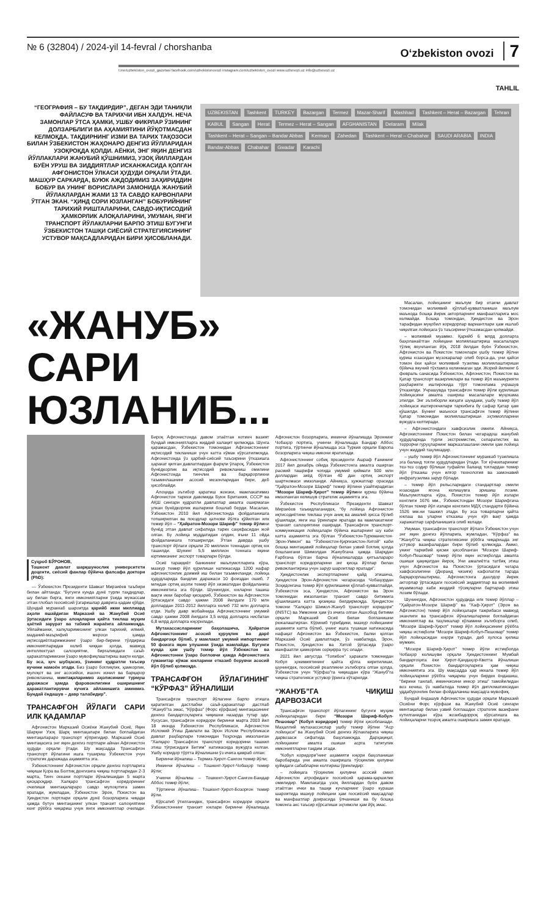№ 6 (32804) / 2024-yil 14-fevral / chorshanba
Oʻzbekiston ovozi 7
t.me/uzbekiston_ovozi_gazetasi facebook.com/uzbekistonovozi instagram.com/uzbekiston_ovozi www.uzbovozi.uz info@uzbovozi.uz
TAHLIL
“ГЕОГРАФИЯ – БУ ТАҚДИРДИР”, ДЕГАН ЭДИ ТАНИҚЛИ ФАЙЛАСУФ ВА ТАРИХЧИ ИБН ХАЛДУН. НЕЧА ЗАМОНЛАР ЎТСА ҲАМКИ, УШБУ ФИКРЛАР ЎЗИНИНГ ДОЛЗАРБЛИГИ ВА АҲАМИЯТИНИ ЙЎҚОТМАСДАН КЕЛМОҚДА. ТАҚДИРНИНГ ИЗМИ ВА ТАРИХ ТАҚОЗОСИ БИЛАН ЎЗБЕКИСТОН ЖАҲОНАРО ДЕНГИЗ ЙЎЛЛАРИДАН УЗОҚРОҚДА ҚОЛДИ. АЁНКИ, ЭНГ ЯҚИН ДЕНГИЗ ЙЎЛЛАКЛАРИ ЖАНУБИЙ ҚЎШНИМИЗ, УЗОҚ ЙИЛЛАРДАН БУЁН УРУШ ВА ЗИДДИЯТЛАР ИСКАНЖАСИДА ҚОЛГАН АФҒОНИСТОН ЎЛКАСИ ҲУДУДИ ОРҚАЛИ ЎТАДИ. МАШҲУР САРКАРДА, БУЮК АЖДОДИМИЗ ЗАҲИРИДДИН БОБУР ВА УНИНГ ВОРИСЛАРИ ЗАМОНИДА ЖАНУБИЙ ЙЎЛАКЛАРДАН ЖАМИ 13 ТА САВДО КАРВОНЛАРИ ЎТГАН ЭКАН. “ҲИНД СОРИ ЮЗЛАНГАН” БОБУРИЙНИНГ ТАРИХИЙ РИШТАЛАРИНИ, САВДО-ИҚТИСОДИЙ ҲАМКОРЛИК АЛОҚАЛАРИНИ, УМУМАН, ЯНГИ ТРАНСПОРТ ЙЎЛАКЛАРНИ БАРПО ЭТИШ БУГУНГИ ЎЗБЕКИСТОН ТАШҚИ СИЁСИЙ СТРАТЕГИЯСИНИНГ УСТУВОР МАҚСАДЛАРИДАН БИРИ ҲИСОБЛАНАДИ.
UZBEKISTAN Tashkent TURKEY Bazargan Termez Mazar-Sharif Mashhad Tashkent – Herat – Bazargan Tehran KABUL Sangan Herat Termez – Herat – Sangan AFGHANISTAN Delaram Milak Tashkent – Herat – Sangan – Bandar Abbas Kerman Zahedan Tashkent – Herat – Chabahar SAUDI ARABIA INDIA Bandar-Abbas Chabahar Gwadar Karachi
«ЖАНУБ»
САРИ ЮЗЛАНИБ...
Суҳроб БЎРОНОВ,
Тошкент давлат шарқшунослик университети доценти, сиёсий фанлар бўйича фалсафа доктори (PhD):
— Ўзбекистон Президенти Шавкат Мирзиёев таъбири билан айтганда: “Бугунги кунда дунё турли таҳдидлар, шу билан бирга, янги имкониятларни ўзида мужассам этган глобал геосиёсий ўзгаришлар даврига қадам қўйди. Шундай мураккаб шароитда қарийб икки миллиард аҳоли яшайдиган Марказий ва Жанубий Осиё ўртасидаги ўзаро алоқаларни қайта тиклаш муҳим ҳаётий зарурат ва табиий жараёнга айланмоқда. Уйлайманки, халқларимизнинг улкан тарихий, илмий, маданий-маърифий мероси ҳамда иқтисодиётларимизнинг ўзаро бир-бирини тўлдириш имкониятларидан келиб чиққан ҳолда, мавжуд интеллектуал салоҳиятни, биргаликдаги саъй-ҳаракатларимизни ўзаро мувофиқлаштириш вақти келди. Бу эса, ҳеч шубҳасиз, ўзининг қудратли таъсир кучини намоён этади. Биз ўзаро боғлиқлик, ҳамкорлик, мулоқот ва энг асосийси, ишонч изчил ва барқарор ривожланиш, минтақаларимиз аҳолисининг турмуш даражаси ҳамда фаровонлигини оширишнинг ҳаракатлантирувчи кучига айланишига аминмиз. Бундай ёндашув – давр талабидир”.
ТРАНСАФҒОН ЙЎЛАГИ САРИ ИЛК ҚАДАМЛАР
Афғонистон Марказий Осиёни Жанубий Осиё, Яқин Шарқни Узоқ Шарқ минтақалари билан боғлайдиган минтақалараро транспорт кўпригидир. Марказий Осиё минтақасига энг яқин денгиз портлари айнан Афғонистон ҳудуди орқали ўтади. Шу мақсадда Трансафғон транспорт йўлагини ишга тушириш Ўзбекистон учун стратегик даражада аҳамиятга эга.
Ўзбекистоннинг Афғонистон орқали денгиз портларига чиқиши Қора ва Болтиқ денгизига чиқиш портларидан 2-3 марта, Тинч океани портлари йўналишидан 5 марта қисқароқдир. Халқаро трансафғон коридорининг очилиши минтақалараро савдо мулоқотига замин яратади, жумладан, Ўзбекистон Эрон, Покистон ва Ҳиндистон портлари орқали дунё бозорларига чиқади ҳамда бутун минтақанинг улкан транзит салоҳиятини кенг рўёбга чиқариш учун янги имкониятлар очилади. Бироқ Афғонистонда давом этаётган нотинч вазият бундай имкониятларга жиддий халақит қилмоқда. Шунга қарамасдан, Ўзбекистон томонидан Афғонистоннинг иқтисодий тикланиши учун катта кўмак кўрсатилмоқда. Афғонистонда ўз ҳарбий-сиёсий таъсирини ўтказишга ҳаракат қилган давлатлардан фарқли ўлароқ, Ўзбекистон бунёдкорлик ва иқтисодий ривожланиш омилини Афғонистонда тинчлик ва барқарорликни таъминлашнинг асосий мезонларидан бири, деб ҳисоблайди.
Алоҳида эътибор қаратиш жоизки, мамлакатимиз Афғонистон тарихи давомида Буюк Британия, СССР ва АҚШ сингари қудратли давлатлар амалга оширмаган улкан бунёдкорлик ишларини бошлаб берди. Масалан, Ўзбекистон 2010 йил Афғонистонда фойдаланишга топширилган ва поездлар қатнови йўлга қўйилган илк темир йўл – “Ҳайратон-Мозори Шариф” темир йўлини бунёд этган давлат сифатида тарих саҳифасидан жой олган. Бу лойиҳа муддатидан олдин, яъни 11 ойда фойдаланишга топширилди. Ўтган даврда ушбу транспорт йўлаги орқали 20 миллион тоннадан ортиқ юк ташилди. Шунинг 5,5 миллион тоннага яқини юртимизнинг экспорт товарлари бўлди.
Осиё тараққиёт банкининг маълумотларига кўра, мазкур темир йўл қурилиши натижасида 1200 нафар афғонистонлик доимий иш билан таъминланди, лойиҳа ҳудудларида бандлик даражаси 10 фоиздан ошиб, 7 млндан ортиқ аҳоли темир йўл хизматидан фойдаланиш имкониятига эга бўлди. Шунингдек, юкларни ташиш вақти икки баробар қисқариб, Ўзбекистон ва Афғонистон ўртасидаги савдо ҳажми 2008 йилдаги 170 млн доллардан 2011-2012 йилларга келиб 732 млн долларга етди. Ушбу давр мобайнида Афғонистоннинг умумий савдо ҳажми 2008 йилдаги 3,5 млрд долларга нисбатан 6,8 млрд долларга юқорилади.
Мутахассисларининг баҳолашича, Ҳайратон Афғонистоннинг асосий қуруқлик ва дарё бандаргоҳи бўлиб, у мамлакат умумий импортининг 50 фоизга яқин улушини ўзида жамлайди. Бугунги кунда ҳам ушбу темир йўл Ўзбекистон ва Афғонистонни ўзаро боғловчи ҳамда Афғонистонга гуманитар кўмак юкларини етказиб берувчи асосий йўл бўлиб қолмоқда.
ТРАНСАФҒОН ЙЎЛАГИНИНГ “КЎРФАЗ” ЙЎНАЛИШИ
Трансафғон транспорт йўлагини барпо этишга қаратилган дастлабки саъй-ҳаракатлар дастлаб “Жануб”га эмас, “Кўрфаз” (Форс кўрфази) минтақасининг денгиз бандаргоҳларига чиқишни назарда тутар эди. Хусусан, трансафғон коридори биринчи марта 2003 йил 18 июнда Ўзбекистон Республикаси, Афғонистон Исломий Ўтиш Давлати ва Эрон Ислом Республикаси давлат раҳбарлари томонидан Теҳронда имзоланган “Халқаро Трансафғон транспорт коридорини ташкил этиш тўғрисидаги Битим” натижасида вужудга келган. Ушбу коридор тўртта йўналишни ўз ичига қамраб олган:
Биринчи йўналиш – Термиз-Ҳирот-Санғон темир йўли;
Иккинчи йўналиш – Тошкент-Ҳирот-Чобаҳор темир йўли;
Учинчи йўналиш – Тошкент-Ҳирот-Санғон-Бандар Аббос темир йўли;
Тўртинчи йўналиш– Тошкент-Ҳирот-Бозорғон темир йўли.
Кўрсатиб ўтилганидек, трансафғон коридори орқали Ўзбекистоннинг транзит юклари биринчи йўналишда Афғонистон бозорларига, иккинчи йўналишда Эроннинг Чобаҳор портига, учинчи йўналишда Бандар Аббос портига, тўртинчи йўналишда эса Туркия орқали Европа бозорларига чиқиш имкони яратилади.
Афғонистоннинг собиқ президенти Ашраф Ғанининг 2017 йил декабрь ойида Ўзбекистонга амалга оширган расмий ташрифи чоғида умумий қиймати 500 млн доллардан зиёд бўлган 40 дан ортиқ экспорт шартномаси имзоланди. Айниқса, ҳужжатлар орасида “Ҳайратон-Мозори Шариф” темир йўлини узайтирадиган “Мозори Шариф-Ҳирот” темир йўлини қуриш бўйича имзоланган келишув стратегик аҳамиятга эга.
Ўзбекистон Республикаси Президенти Шавкат Мирзиёев таъкидлаганидек, “бу лойиҳа Афғонистон иқтисодиётини тиклаш учун аниқ ва амалий ҳисса бўлиб қўшилади, янги иш ўринлари яратади ва мамлакатнинг транзит салоҳиятини оширади. Трансафғон транспорт-коммуникация лойиҳалари бўйича ишларнинг шу каби катта аҳамиятга эга бўлган “Ўзбекистон-Туркманистон-Эрон-Уммон” ва “Ўзбекистон-Қирғизистон-Хитой” каби бошқа минтақавий лойиҳалар билан узвий боғлиқ ҳолда бошлангани Шимолдан Жанубгача ҳамда Шарқдан Ғарбгача бўлган барча йўналишларда қитъалараро транспорт коридорларини энг қисқа йўллар билан ривожлантириш учун зарур шароитлар яратади”.
Ҳиндистонлик экспертларнинг қайд этишича, Ҳиндистон Эрон-Афғонистон чегарасида Чобаҳордан Зоҳидонгача темир йўл қурилишини қўллаб-қувватлайди, Ўзбекистон эса, Ҳиндистон, Афғонистон ва Эрон томонидан имзоланган транзит савдо битимига қўшилишига катта қизиқиш билдирмоқда. Ҳиндистон томони “Халқаро Шимол-Жануб транспорт коридори” (INSTC) ва Уммонни ҳам ўз ичига олган Ашхобод битими орқали Марказий Осиё билан боғланишни режалаштирган. Кўриниб турибдики, мазкур лойиҳанинг аҳамияти катта бўлиб, унинг ишга тушиши натижасида нафақат Афғонистон ва Ўзбекистон, балки қолган Марказий Осиё давлатлари, ўз навбатида, Эрон, Покистон, Ҳиндистон ва Хитой ўртасида ўзаро манфаатли ҳамкорлик серқирра тус олади.
2021 йил августда “Толибон” ҳаракати томонидан Кобул ҳокимиятининг қайта қўлга киритилиши, шунингдек, геосиёсий реалликни эътиборга олган ҳолда, Ўзбекистон учун “Кўрфаз”га чиқишдан кўра “Жануб”га чиқиш стратегияси устувор ўринга кўтарилди.
“ЖАНУБ”ГА ЧИҚИШ ДАРВОЗАСИ
Трансафғон транспорт йўлагининг бугунги муҳим лойиҳаларидан бири “Мозори Шариф-Кобул-Пешовар” (Кобул коридори) темир йўли ҳисобланади. Маҳаллий мутахассислар ушбу темир йўлни “Аср лойиҳаси” ва Жанубий Осиё денгиз йўлакларига чиқиш дарвозаси сифатида баҳоламоқда. Дарҳақиқат, лойиҳанинг амалга ошиши асрга татигулик имкониятларни тақдим этади.
“Кобул коридори”нинг аҳамияти юқори баҳоланиши баробарида уни амалга оширишга тўсқинлик қилувчи қуйидаги сабабларни келтириш ўринлидир:
– лойиҳага тўсқинлик қилувчи асосий омил Афғонистон атрофидаги геосиёсий қарама-қаршилик омилидир. Мамлакатда узоқ йиллардан буён давом этаётган ички ва ташқи кучларнинг ўзаро кураши шароитида мазкур лойиҳани ҳам геосиёсий мақсадлар ва манфаатлар доирасида ўлчаниши ва бу бошқа томонга акс таъсир кўрсатиши эҳтимоли ҳам йўқ эмас.
Масалан, лойиҳанинг маълум бир етакчи давлат томонидан молиявий қўллаб-қувватланиши маълум маънода бошқа йирик акторларнинг манфаатларига мос келмайди. Бошқа томондан, Ҳиндистон ва Эрон тарафидан муқобил коридорлар вариантлари ҳам ишлаб чиқилган лойиҳага ўз таъсирини ўтказмасдан қолмайди.
– молиявий муаммо. Қарийб 6 млрд долларга баҳоланаётган лойиҳани молиялаштириш масалалари тўлиқ якунланган йўқ. 2018 йилдан буён Ўзбекистон, Афғонистон ва Покистон томонлари ушбу темир йўлни қуриш юзасидан музокаралар олиб борса-да, уни қайси томон ёки қайси молиявий тузилма молиялаштириши бўйича якуний тўхтамга келинмаган эди. Жорий йилнинг 6 февраль санасида Ўзбекистон, Афғонистон, Покистон ва Қатар транспорт вазирликлари ва темир йўл маъмурияти раҳбарияти иштирокида тўрт томонлама учрашув ўтказилди. Учрашувда трансафғон темир йўли қурилиши лойиҳасини амалга ошириш масалалари муҳокама этилди. Энг эътиборли жиҳати шундаки, ушбу темир йўл лойиҳаси иштирокчилари таркибига бу сафар Қатар ҳам қўшилди. Бунинг маъноси трансафғон темир йўлини Қатар томонидан молиялаштириши эҳтимолларини вужудга келтиради.
– Афғонистондаги хавфсизлик омили. Айниқса, Афғонистоннинг Покистон билан чегарадош жанубий ҳудудларида турли экстремистик, сепаратистик ва террорчи гуруҳларнинг марказлашгани омили ҳам лойиҳа учун жиддий таҳликадир.
– ушбу темир йўл Афғонистоннинг мураккаб тузилишга эга баланд тоғли ҳудудларидан ўтади. Тоғ кўчкиларининг тез-тез содир бўлиши туфайли баланд тоғлардан темир йўл ўтказиш учун илғор технология ва замонавий инфратузилма зарур бўлади.
– темир йўл рельсларидаги стандартлар омили юзасидан ягона келишувга эришиш лозим. Маълумотларга кўра, Покистон темир йўл излари кенглиги 1676 мм., Ўзбекистондан Мозори Шарифгача бўлган темир йўл излари кенглиги МДҲ стандарти бўйича 1526 мм.ни ташкил этади. Бу эса товарларни қайта юклаш ва уларни етказиш учун кўп вақт ҳамда харажатлар сарфланишига олиб келади.
Умуман, трансафғон транспорт йўлаги Ўзбекистон учун энг яқин денгиз йўлларига, жумладан, “Кўрфаз” ва “Жануб”га чиқиш стратегиясини рўёбга чиқаришда энг устувор вазифалардан бири бўлиб қолмоқда. Аммо, унинг таркибий қисми ҳисобланган “Мозори Шариф-Кобул-Пешовар” темир йўли яқин истиқболда амалга ошиши ҳақиқатдан йироқ. Уни амалиётга татбиқ этиш учун Афғонистон ва Покистон ўртасидаги чегара хавфсизлигини (Дюранд чизиғи) кафолатли тарзда барқарорлаштириш, Афғонистонга дахлдор йирик акторлар ўртасидаги геосиёсий зиддиятлар ва молиявий муаммолар каби жиддий тўсиқларни бартараф этиш лозим бўлади.
Шунингдек, Афғонистон ҳудудида илк темир йўллар – “Ҳайратон-Мозори Шариф” ва “Хаф-Ҳирот” (Эрон ва Афғонистон) темир йўл лойиҳалари тажрибаси мавжуд эканлиги ва трансафғон йўналишларини боғлайдиган имкониятлар ва таҳликалар кўламини эътиборга олиб, “Мозори Шариф-Ҳирот” темир йўл лойиҳасининг рўёбга чиқиш истиқболи “Мозори Шариф-Кобул-Пешовар” темир йўл лойиҳасидан юқори туради, деб хулоса қилиш мумкин.
“Мозори Шариф-Ҳирот” темир йўли истиқболда Чобаҳор келишуви орқали Ҳиндистоннинг Мумбай бандаргоҳига ёки Ҳирот-Қандаҳор-Кветта йўналиши орқали Покистон бандаргоҳларига ҳам чиқиш имкониятига эга. Шу мақсадда ҳар иккала темир йўл лойиҳаларини рўёбга чиқариш учун бирдек ёндашиш, “бирини танлаб, иккинчисини инкор этиш” тамойилидан воз кечиш, ўз навбатида темир йўл дипломатиясидан уддабуронлик билан фойдаланиш мақсадга мувофиқ.
Бундай ёндашув Афғонистон ҳудуди орқали Марказий Осиёни Форс кўрфази ва Жанубий Осиё сингари минтақалар билан узвий боғлашдек стратегик вазифани кутилганидан кўра жозибадорроқ кўрсатишга ва лойиҳаларни тезроқ амалга оширишга замин яратади.